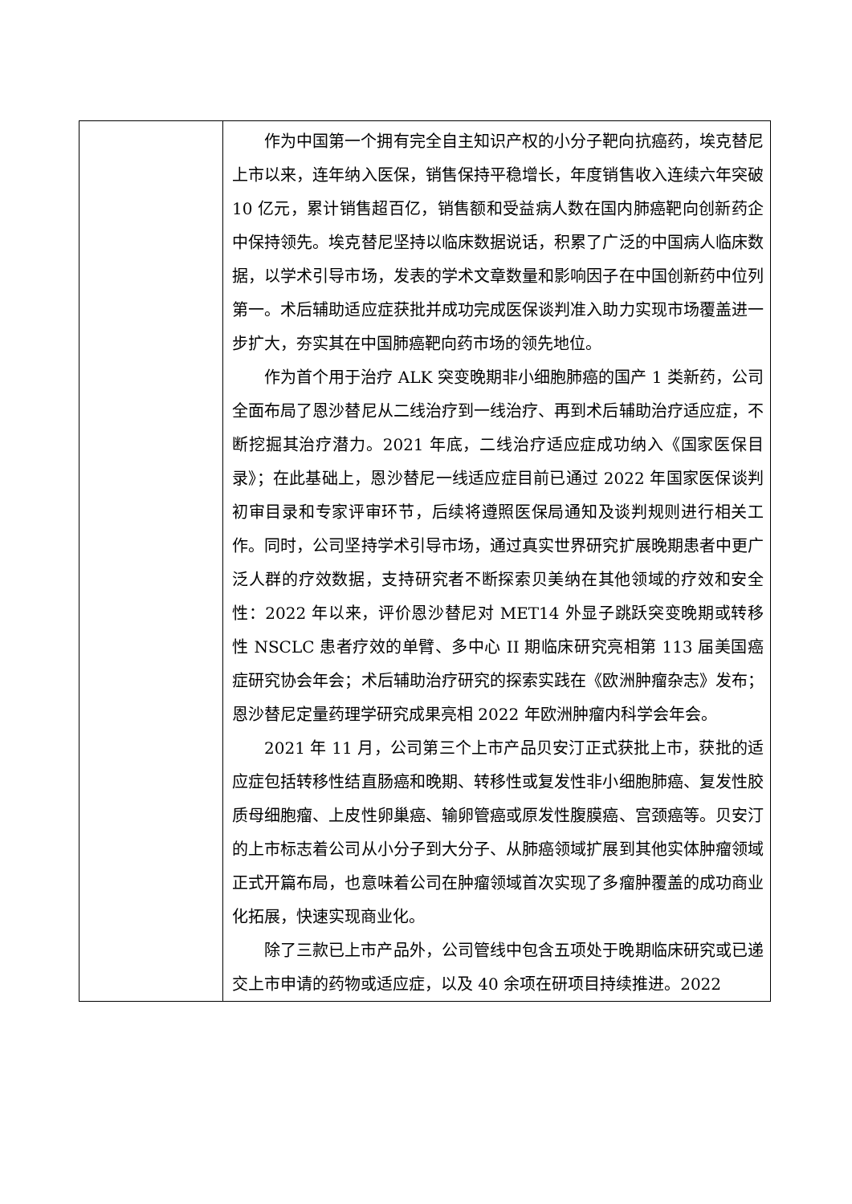| | 作为中国第一个拥有完全自主知识产权的小分子靶向抗癌药，埃克替尼上市以来，连年纳入医保，销售保持平稳增长，年度销售收入连续六年突破 10 亿元，累计销售超百亿，销售额和受益病人数在国内肺癌靶向创新药企中保持领先。埃克替尼坚持以临床数据说话，积累了广泛的中国病人临床数据，以学术引导市场，发表的学术文章数量和影响因子在中国创新药中位列第一。术后辅助适应症获批并成功完成医保谈判准入助力实现市场覆盖进一步扩大，夯实其在中国肺癌靶向药市场的领先地位。 作为首个用于治疗 ALK 突变晚期非小细胞肺癌的国产 1 类新药，公司全面布局了恩沙替尼从二线治疗到一线治疗、再到术后辅助治疗适应症，不断挖掘其治疗潜力。2021 年底，二线治疗适应症成功纳入《国家医保目录》；在此基础上，恩沙替尼一线适应症目前已通过 2022 年国家医保谈判初审目录和专家评审环节，后续将遵照医保局通知及谈判规则进行相关工作。同时，公司坚持学术引导市场，通过真实世界研究扩展晚期患者中更广泛人群的疗效数据，支持研究者不断探索贝美纳在其他领域的疗效和安全性：2022 年以来，评价恩沙替尼对 MET14 外显子跳跃突变晚期或转移性 NSCLC 患者疗效的单臂、多中心 II 期临床研究亮相第 113 届美国癌症研究协会年会；术后辅助治疗研究的探索实践在《欧洲肿瘤杂志》发布；恩沙替尼定量药理学研究成果亮相 2022 年欧洲肿瘤内科学会年会。 2021 年 11 月，公司第三个上市产品贝安汀正式获批上市，获批的适应症包括转移性结直肠癌和晚期、转移性或复发性非小细胞肺癌、复发性胶质母细胞瘤、上皮性卵巢癌、输卵管癌或原发性腹膜癌、宫颈癌等。贝安汀的上市标志着公司从小分子到大分子、从肺癌领域扩展到其他实体肿瘤领域正式开篇布局，也意味着公司在肿瘤领域首次实现了多瘤肿覆盖的成功商业化拓展，快速实现商业化。 除了三款已上市产品外，公司管线中包含五项处于晚期临床研究或已递交上市申请的药物或适应症，以及 40 余项在研项目持续推进。2022 |